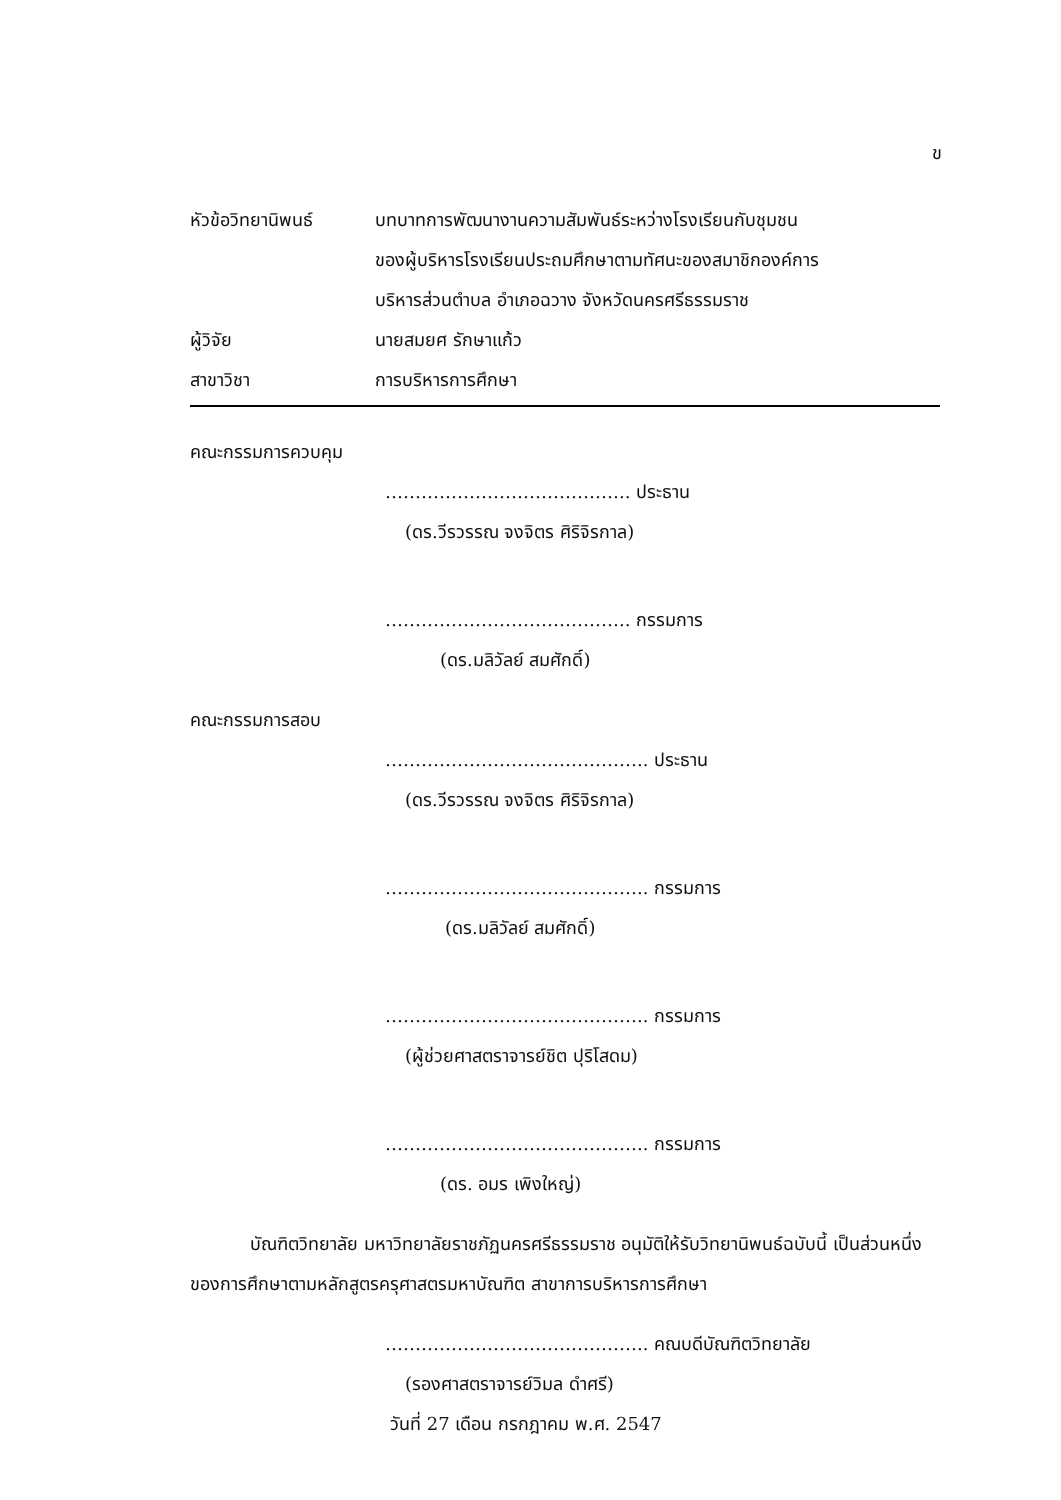ข
หัวข้อวิทยานิพนธ์ บทบาทการพัฒนางานความสัมพันธ์ระหว่างโรงเรียนกับชุมชน
ของผู้บริหารโรงเรียนประถมศึกษาตามทัศนะของสมาชิกองค์การ
บริหารส่วนตำบล อำเภอฉวาง จังหวัดนครศรีธรรมราช
ผู้วิจัย นายสมยศ รักษาแก้ว
สาขาวิชา การบริหารการศึกษา
คณะกรรมการควบคุม
………………………………….. ประธาน
(ดร.วีรวรรณ จงจิตร ศิริจิรกาล)
………………………………….. กรรมการ
(ดร.มลิวัลย์ สมศักดิ์)
คณะกรรมการสอบ
…………………………………….. ประธาน
(ดร.วีรวรรณ จงจิตร ศิริจิรกาล)
…………………………………….. กรรมการ
(ดร.มลิวัลย์ สมศักดิ์)
…………………………………….. กรรมการ
(ผู้ช่วยศาสตราจารย์ชิต ปุริโสดม)
…………………………………….. กรรมการ
(ดร. อมร เพิงใหญ่)
บัณฑิตวิทยาลัย มหาวิทยาลัยราชภัฏนครศรีธรรมราช อนุมัติให้รับวิทยานิพนธ์ฉบับนี้ เป็นส่วนหนึ่งของการศึกษาตามหลักสูตรครุศาสตรมหาบัณฑิต สาขาการบริหารการศึกษา
…………………………………….. คณบดีบัณฑิตวิทยาลัย
(รองศาสตราจารย์วิมล ดำศรี)
วันที่ 27 เดือน กรกฎาคม พ.ศ. 2547